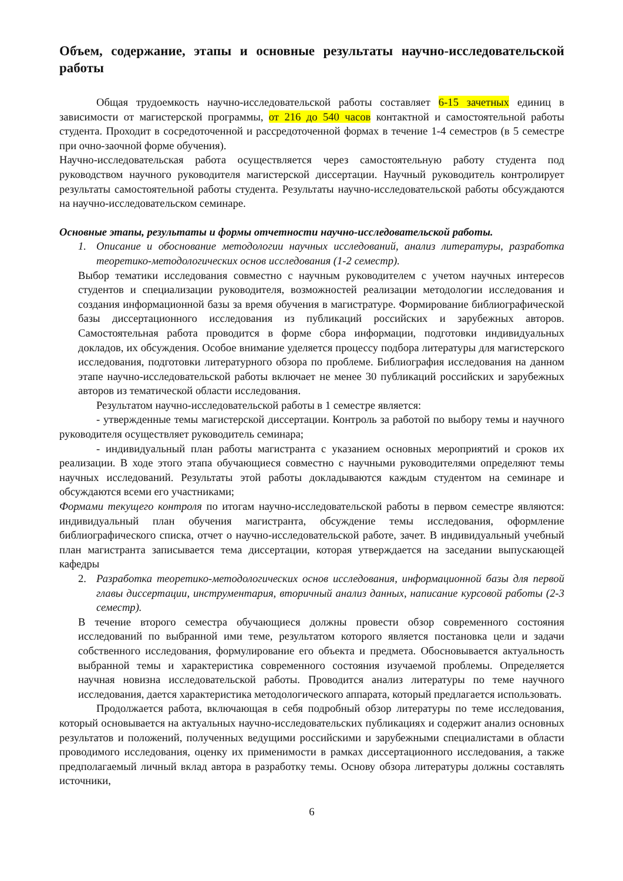Объем, содержание, этапы и основные результаты научно-исследовательской работы
Общая трудоемкость научно-исследовательской работы составляет 6-15 зачетных единиц в зависимости от магистерской программы, от 216 до 540 часов контактной и самостоятельной работы студента. Проходит в сосредоточенной и рассредоточенной формах в течение 1-4 семестров (в 5 семестре при очно-заочной форме обучения).
Научно-исследовательская работа осуществляется через самостоятельную работу студента под руководством научного руководителя магистерской диссертации. Научный руководитель контролирует результаты самостоятельной работы студента. Результаты научно-исследовательской работы обсуждаются на научно-исследовательском семинаре.
Основные этапы, результаты и формы отчетности научно-исследовательской работы.
1. Описание и обоснование методологии научных исследований, анализ литературы, разработка теоретико-методологических основ исследования (1-2 семестр).
Выбор тематики исследования совместно с научным руководителем с учетом научных интересов студентов и специализации руководителя, возможностей реализации методологии исследования и создания информационной базы за время обучения в магистратуре. Формирование библиографической базы диссертационного исследования из публикаций российских и зарубежных авторов. Самостоятельная работа проводится в форме сбора информации, подготовки индивидуальных докладов, их обсуждения. Особое внимание уделяется процессу подбора литературы для магистерского исследования, подготовки литературного обзора по проблеме. Библиография исследования на данном этапе научно-исследовательской работы включает не менее 30 публикаций российских и зарубежных авторов из тематической области исследования.
Результатом научно-исследовательской работы в 1 семестре является:
- утвержденные темы магистерской диссертации. Контроль за работой по выбору темы и научного руководителя осуществляет руководитель семинара;
- индивидуальный план работы магистранта с указанием основных мероприятий и сроков их реализации. В ходе этого этапа обучающиеся совместно с научными руководителями определяют темы научных исследований. Результаты этой работы докладываются каждым студентом на семинаре и обсуждаются всеми его участниками;
Формами текущего контроля по итогам научно-исследовательской работы в первом семестре являются: индивидуальный план обучения магистранта, обсуждение темы исследования, оформление библиографического списка, отчет о научно-исследовательской работе, зачет. В индивидуальный учебный план магистранта записывается тема диссертации, которая утверждается на заседании выпускающей кафедры
2. Разработка теоретико-методологических основ исследования, информационной базы для первой главы диссертации, инструментария, вторичный анализ данных, написание курсовой работы (2-3 семестр).
В течение второго семестра обучающиеся должны провести обзор современного состояния исследований по выбранной ими теме, результатом которого является постановка цели и задачи собственного исследования, формулирование его объекта и предмета. Обосновывается актуальность выбранной темы и характеристика современного состояния изучаемой проблемы. Определяется научная новизна исследовательской работы. Проводится анализ литературы по теме научного исследования, дается характеристика методологического аппарата, который предлагается использовать.
Продолжается работа, включающая в себя подробный обзор литературы по теме исследования, который основывается на актуальных научно-исследовательских публикациях и содержит анализ основных результатов и положений, полученных ведущими российскими и зарубежными специалистами в области проводимого исследования, оценку их применимости в рамках диссертационного исследования, а также предполагаемый личный вклад автора в разработку темы. Основу обзора литературы должны составлять источники,
6